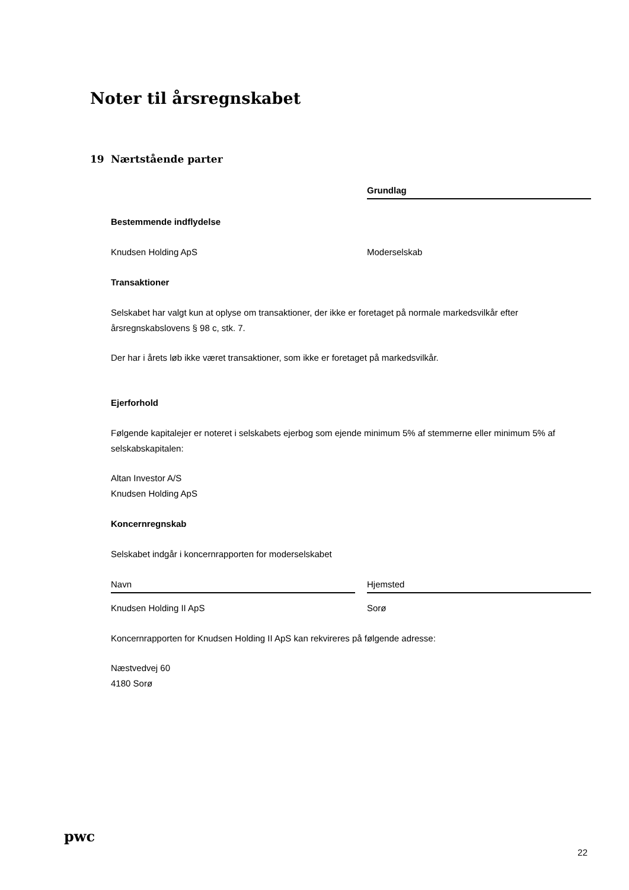Noter til årsregnskabet
19 Nærtstående parter
| | | Grundlag |
| Bestemmende indflydelse | | |
| Knudsen Holding ApS | | Moderselskab |
Transaktioner
Selskabet har valgt kun at oplyse om transaktioner, der ikke er foretaget på normale markedsvilkår efter årsregnskabslovens § 98 c, stk. 7.
Der har i årets løb ikke været transaktioner, som ikke er foretaget på markedsvilkår.
Ejerforhold
Følgende kapitalejer er noteret i selskabets ejerbog som ejende minimum 5% af stemmerne eller minimum 5% af selskabskapitalen:
Altan Investor A/S
Knudsen Holding ApS
Koncernregnskab
Selskabet indgår i koncernrapporten for moderselskabet
| Navn | | Hjemsted |
| Knudsen Holding II ApS | | Sorø |
Koncernrapporten for Knudsen Holding II ApS kan rekvireres på følgende adresse:
Næstvedvej 60
4180 Sorø
pwc
22